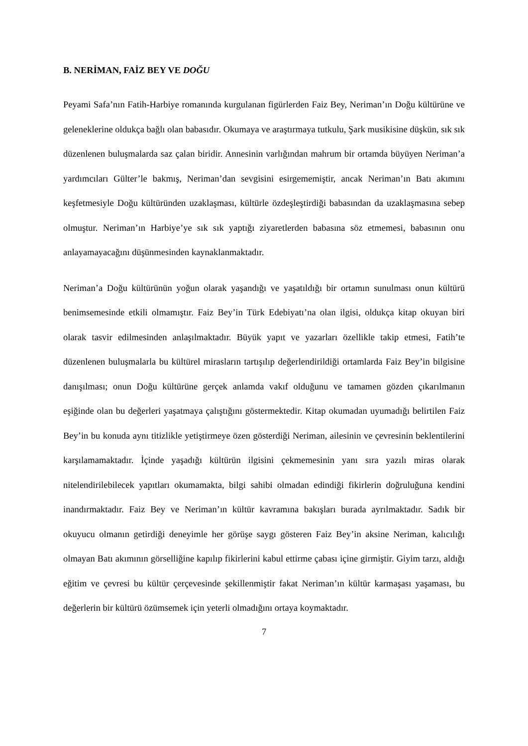B. NERİMAN, FAİZ BEY VE DOĞU
Peyami Safa’nın Fatih-Harbiye romanında kurgulanan figürlerden Faiz Bey, Neriman’ın Doğu kültürüne ve geleneklerine oldukça bağlı olan babasıdır. Okumaya ve araştırmaya tutkulu, Şark musikisine düşkün, sık sık düzenlenen buluşmalarda saz çalan biridir. Annesinin varlığından mahrum bir ortamda büyüyen Neriman’a yardımcıları Gülter’le bakmış, Neriman’dan sevgisini esirgememiştir, ancak Neriman’ın Batı akımını keşfetmesiyle Doğu kültüründen uzaklaşması, kültürle özdeşleştirdiği babasından da uzaklaşmasına sebep olmuştur. Neriman’ın Harbiye’ye sık sık yaptığı ziyaretlerden babasına söz etmemesi, babasının onu anlayamayacağını düşünmesinden kaynaklanmaktadır.
Neriman’a Doğu kültürünün yoğun olarak yaşandığı ve yaşatıldığı bir ortamın sunulması onun kültürü benimsemesinde etkili olmamıştır. Faiz Bey’in Türk Edebiyatı’na olan ilgisi, oldukça kitap okuyan biri olarak tasvir edilmesinden anlaşılmaktadır. Büyük yapıt ve yazarları özellikle takip etmesi, Fatih’te düzenlenen buluşmalarla bu kültürel mirasların tartışılıp değerlendirildiği ortamlarda Faiz Bey’in bilgisine danışılması; onun Doğu kültürüne gerçek anlamda vakıf olduğunu ve tamamen gözden çıkarılmanın eşiğinde olan bu değerleri yaşatmaya çalıştığını göstermektedir. Kitap okumadan uyumadığı belirtilen Faiz Bey’in bu konuda aynı titizlikle yetiştirmeye özen gösterdiği Neriman, ailesinin ve çevresinin beklentilerini karşılamamaktadır. İçinde yaşadığı kültürün ilgisini çekmemesinin yanı sıra yazılı miras olarak nitelendirilebilecek yapıtları okumamakta, bilgi sahibi olmadan edindiği fikirlerin doğruluğuna kendini inandırmaktadır. Faiz Bey ve Neriman’ın kültür kavramına bakışları burada ayrılmaktadır. Sadık bir okuyucu olmanın getirdiği deneyimle her görüşe saygı gösteren Faiz Bey’in aksine Neriman, kalıcılığı olmayan Batı akımının görselliğine kapılıp fikirlerini kabul ettirme çabası içine girmiştir. Giyim tarzı, aldığı eğitim ve çevresi bu kültür çerçevesinde şekillenmiştir fakat Neriman’ın kültür karmaşası yaşaması, bu değerlerin bir kültürü özümsemek için yeterli olmadığını ortaya koymaktadır.
7